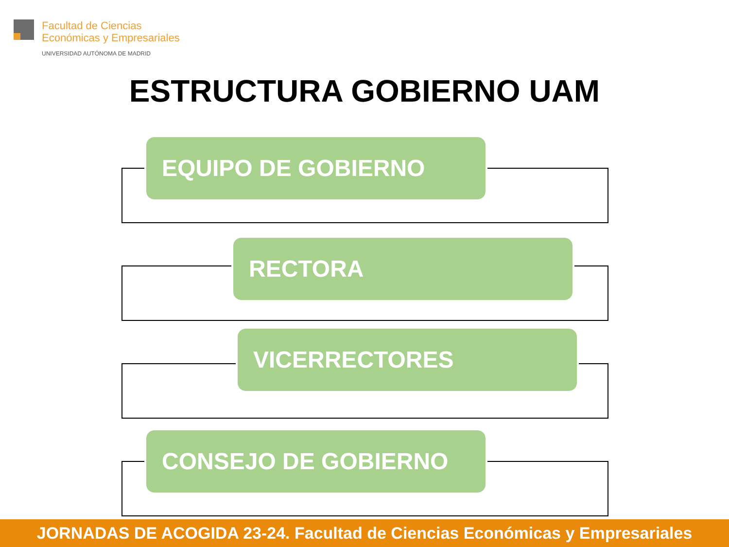Facultad de Ciencias
Económicas y Empresariales
UNIVERSIDAD AUTÓNOMA DE MADRID
ESTRUCTURA GOBIERNO UAM
EQUIPO DE GOBIERNO
RECTORA
VICERRECTORES
CONSEJO DE GOBIERNO
JORNADAS DE ACOGIDA 23-24. Facultad de Ciencias Económicas y Empresariales